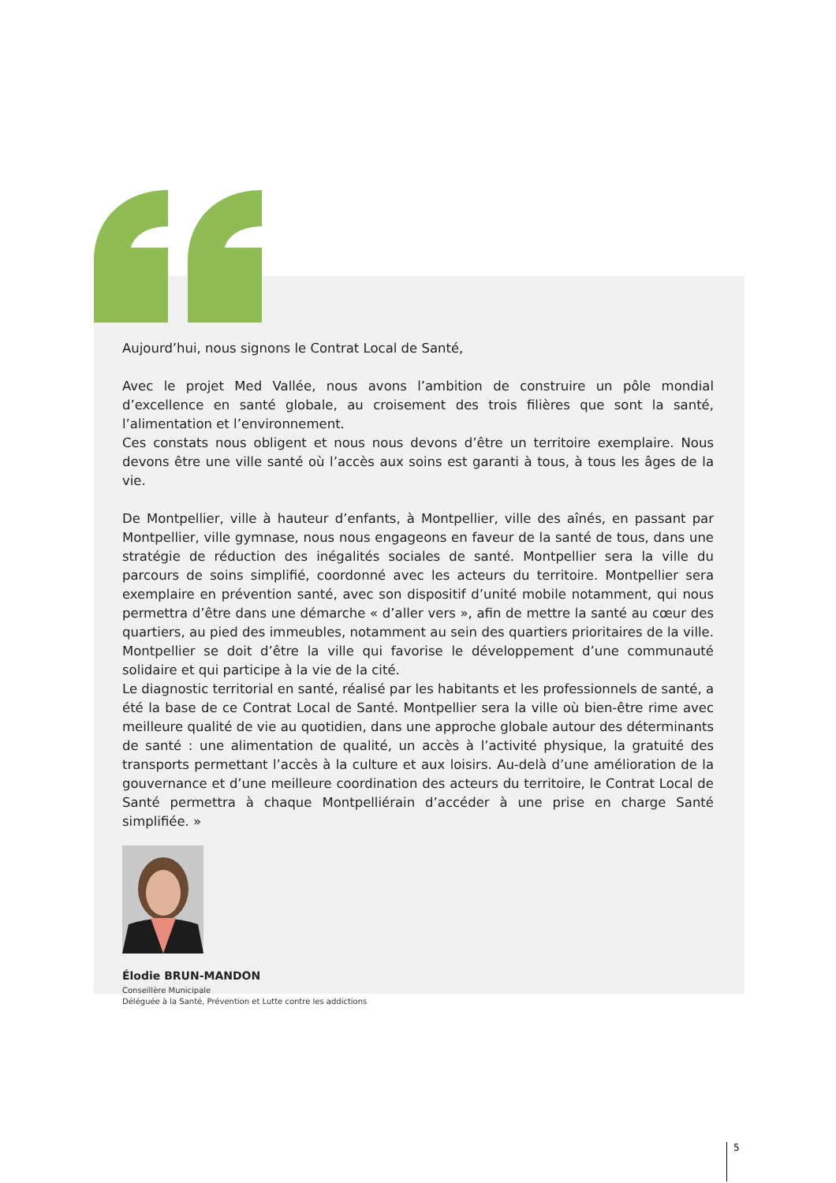Aujourd’hui, nous signons le Contrat Local de Santé,
Avec le projet Med Vallée, nous avons l’ambition de construire un pôle mondial d’excellence en santé globale, au croisement des trois filières que sont la santé, l’alimentation et l’environnement.
Ces constats nous obligent et nous nous devons d’être un territoire exemplaire. Nous devons être une ville santé où l’accès aux soins est garanti à tous, à tous les âges de la vie.
De Montpellier, ville à hauteur d’enfants, à Montpellier, ville des aînés, en passant par Montpellier, ville gymnase, nous nous engageons en faveur de la santé de tous, dans une stratégie de réduction des inégalités sociales de santé. Montpellier sera la ville du parcours de soins simplifié, coordonné avec les acteurs du territoire. Montpellier sera exemplaire en prévention santé, avec son dispositif d’unité mobile notamment, qui nous permettra d’être dans une démarche « d’aller vers », afin de mettre la santé au cœur des quartiers, au pied des immeubles, notamment au sein des quartiers prioritaires de la ville. Montpellier se doit d’être la ville qui favorise le développement d’une communauté solidaire et qui participe à la vie de la cité.
Le diagnostic territorial en santé, réalisé par les habitants et les professionnels de santé, a été la base de ce Contrat Local de Santé. Montpellier sera la ville où bien-être rime avec meilleure qualité de vie au quotidien, dans une approche globale autour des déterminants de santé : une alimentation de qualité, un accès à l’activité physique, la gratuité des transports permettant l’accès à la culture et aux loisirs. Au-delà d’une amélioration de la gouvernance et d’une meilleure coordination des acteurs du territoire, le Contrat Local de Santé permettra à chaque Montpelliérain d’accéder à une prise en charge Santé simplifiée. »
Élodie BRUN-MANDON
Conseillère Municipale
Déléguée à la Santé, Prévention et Lutte contre les addictions
5